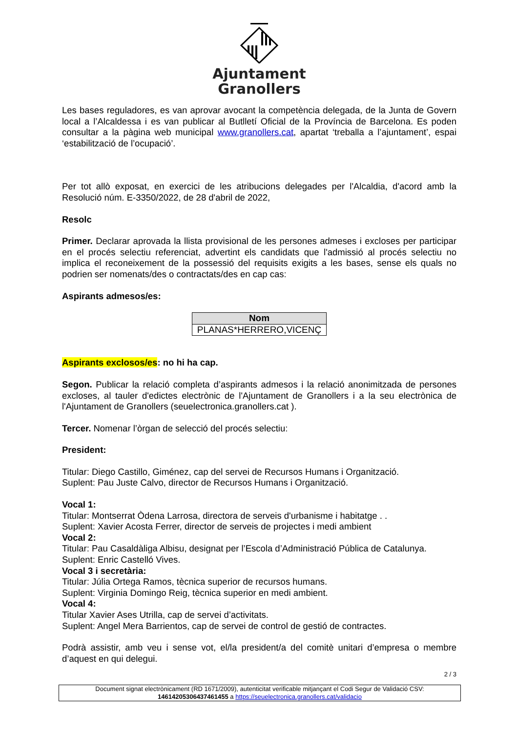Ajuntament
Granollers
Les bases reguladores, es van aprovar avocant la competència delegada, de la Junta de Govern local a l’Alcaldessa i es van publicar al Butlletí Oficial de la Província de Barcelona. Es poden consultar a la pàgina web municipal www.granollers.cat, apartat ‘treballa a l’ajuntament’, espai ‘estabilització de l’ocupació’.
Per tot allò exposat, en exercici de les atribucions delegades per l'Alcaldia, d'acord amb la Resolució núm. E-3350/2022, de 28 d'abril de 2022,
Resolc
Primer. Declarar aprovada la llista provisional de les persones admeses i excloses per participar en el procés selectiu referenciat, advertint els candidats que l'admissió al procés selectiu no implica el reconeixement de la possessió del requisits exigits a les bases, sense els quals no podrien ser nomenats/des o contractats/des en cap cas:
Aspirants admesos/es:
| Nom |
| --- |
| PLANAS*HERRERO,VICENÇ |
Aspirants exclosos/es: no hi ha cap.
Segon. Publicar la relació completa d’aspirants admesos i la relació anonimitzada de persones excloses, al tauler d'edictes electrònic de l'Ajuntament de Granollers i a la seu electrònica de l'Ajuntament de Granollers (seuelectronica.granollers.cat ).
Tercer. Nomenar l’òrgan de selecció del procés selectiu:
President:
Titular: Diego Castillo, Giménez, cap del servei de Recursos Humans i Organització.
Suplent: Pau Juste Calvo, director de Recursos Humans i Organització.
Vocal 1:
Titular: Montserrat Òdena Larrosa, directora de serveis d'urbanisme i habitatge . .
Suplent: Xavier Acosta Ferrer, director de serveis de projectes i medi ambient
Vocal 2:
Titular: Pau Casaldàliga Albisu, designat per l’Escola d’Administració Pública de Catalunya.
Suplent: Enric Castelló Vives.
Vocal 3 i secretària:
Titular: Júlia Ortega Ramos, tècnica superior de recursos humans.
Suplent: Virginia Domingo Reig, tècnica superior en medi ambient.
Vocal 4:
Titular Xavier Ases Utrilla, cap de servei d’activitats.
Suplent: Angel Mera Barrientos, cap de servei de control de gestió de contractes.
Podrà assistir, amb veu i sense vot, el/la president/a del comitè unitari d’empresa o membre d’aquest en qui delegui.
2 / 3
Document signat electrònicament (RD 1671/2009), autenticitat verificable mitjançant el Codi Segur de Validació CSV:
14614205306437461455 a https://seuelectronica.granollers.cat/validacio